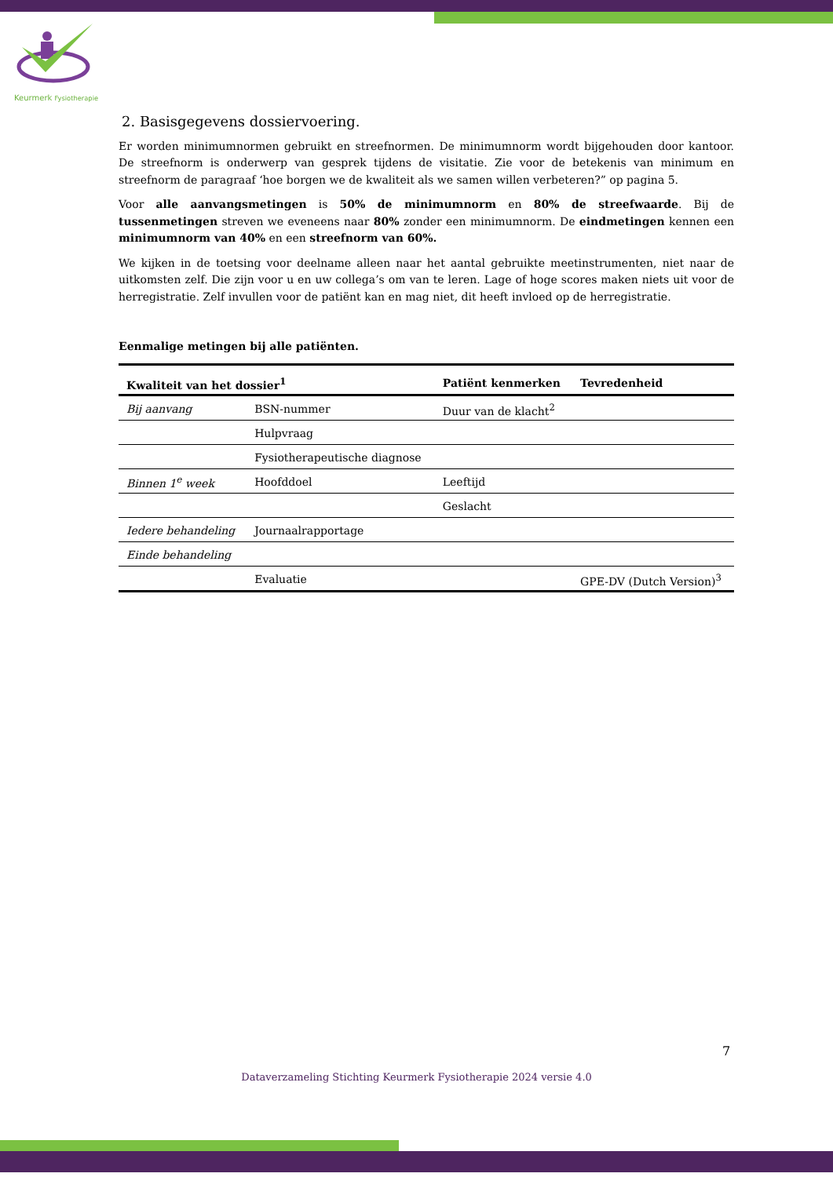Keurmerk Fysiotherapie
2. Basisgegevens dossiervoering.
Er worden minimumnormen gebruikt en streefnormen. De minimumnorm wordt bijgehouden door kantoor. De streefnorm is onderwerp van gesprek tijdens de visitatie. Zie voor de betekenis van minimum en streefnorm de paragraaf ‘hoe borgen we de kwaliteit als we samen willen verbeteren?” op pagina 5.
Voor alle aanvangsmetingen is 50% de minimumnorm en 80% de streefwaarde. Bij de tussenmetingen streven we eveneens naar 80% zonder een minimumnorm. De eindmetingen kennen een minimumnorm van 40% en een streefnorm van 60%.
We kijken in de toetsing voor deelname alleen naar het aantal gebruikte meetinstrumenten, niet naar de uitkomsten zelf. Die zijn voor u en uw collega’s om van te leren. Lage of hoge scores maken niets uit voor de herregistratie. Zelf invullen voor de patiënt kan en mag niet, dit heeft invloed op de herregistratie.
Eenmalige metingen bij alle patiënten.
| Kwaliteit van het dossier<sup>1</sup> | | Patiënt kenmerken | Tevredenheid |
| --- | --- | --- | --- |
| Bij aanvang | BSN-nummer | Duur van de klacht<sup>2</sup> | |
| | Hulpvraag | | |
| | Fysiotherapeutische diagnose | | |
| Binnen 1<sup>e</sup> week | Hoofddoel | Leeftijd | |
| | | Geslacht | |
| Iedere behandeling | Journaalrapportage | | |
| Einde behandeling | | | |
| | Evaluatie | | GPE-DV (Dutch Version)<sup>3</sup> |
7
Dataverzameling Stichting Keurmerk Fysiotherapie 2024 versie 4.0